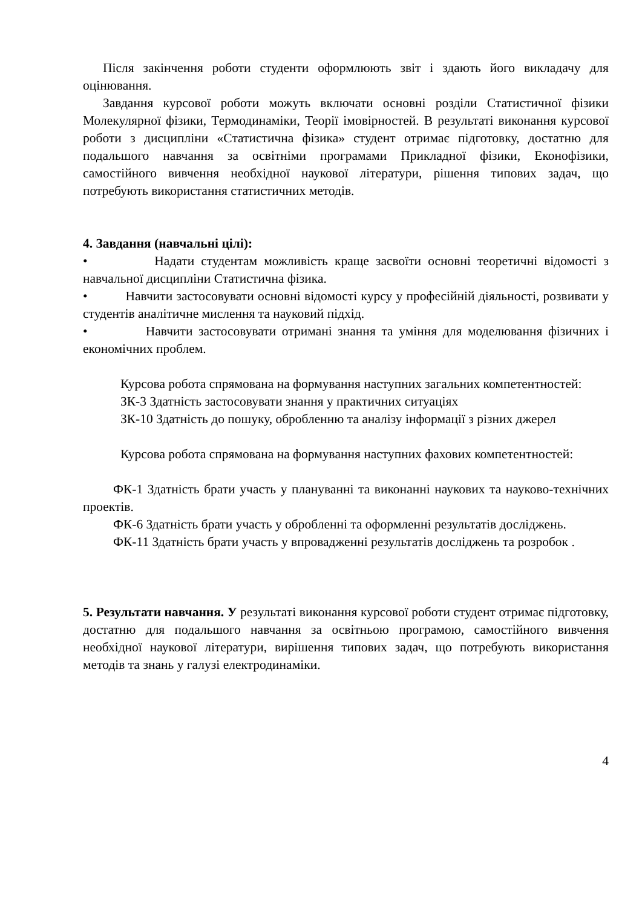Після закінчення роботи студенти оформлюють звіт і здають його викладачу для оцінювання.
Завдання курсової роботи можуть включати основні розділи Статистичної фізики Молекулярної фізики, Термодинаміки, Теорії імовірностей. В результаті виконання курсової роботи з дисципліни «Статистична фізика» студент отримає підготовку, достатню для подальшого навчання за освітніми програмами Прикладної фізики, Еконофізики, самостійного вивчення необхідної наукової літератури, рішення типових задач, що потребують використання статистичних методів.
4. Завдання (навчальні цілі):
• Надати студентам можливість краще засвоїти основні теоретичні відомості з навчальної дисципліни Статистична фізика.
• Навчити застосовувати основні відомості курсу у професійній діяльності, розвивати у студентів аналітичне мислення та науковий підхід.
• Навчити застосовувати отримані знання та уміння для моделювання фізичних і економічних проблем.
Курсова робота спрямована на формування наступних загальних компетентностей:
ЗК-3 Здатність застосовувати знання у практичних ситуаціях
ЗК-10 Здатність до пошуку, обробленню та аналізу інформації з різних джерел
Курсова робота спрямована на формування наступних фахових компетентностей:
ФК-1 Здатність брати участь у плануванні та виконанні наукових та науково-технічних проектів.
ФК-6 Здатність брати участь у обробленні та оформленні результатів досліджень.
ФК-11 Здатність брати участь у впровадженні результатів досліджень та розробок .
5. Результати навчання. У результаті виконання курсової роботи студент отримає підготовку, достатню для подальшого навчання за освітньою програмою, самостійного вивчення необхідної наукової літератури, вирішення типових задач, що потребують використання методів та знань у галузі електродинаміки.
4